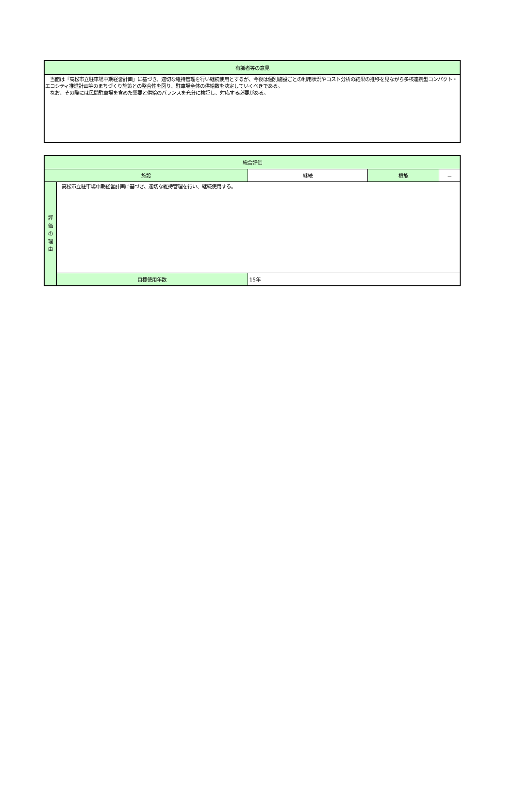| 有識者等の意見 |
| --- |
| 当面は「高松市立駐車場中期経営計画」に基づき、適切な維持管理を行い継続使用とするが、今後は個別施設ごとの利用状況やコスト分析の結果の推移を見ながら多核連携型コンパクト・エコシティ推進計画等のまちづくり施策との整合性を図り、駐車場全体の供給数を決定していくべきである。 なお、その際には民間駐車場を含めた需要と供給のバランスを充分に検証し、対応する必要がある。 |
| 総合評価 | | | | |
| --- | --- | --- | --- | --- |
| 施設 | | 継続 | 機能 | － |
| 評 価 の 理 由 | 高松市立駐車場中期経営計画に基づき、適切な維持管理を行い、継続使用する。 | | | |
| | 目標使用年数 | 15年 | | |